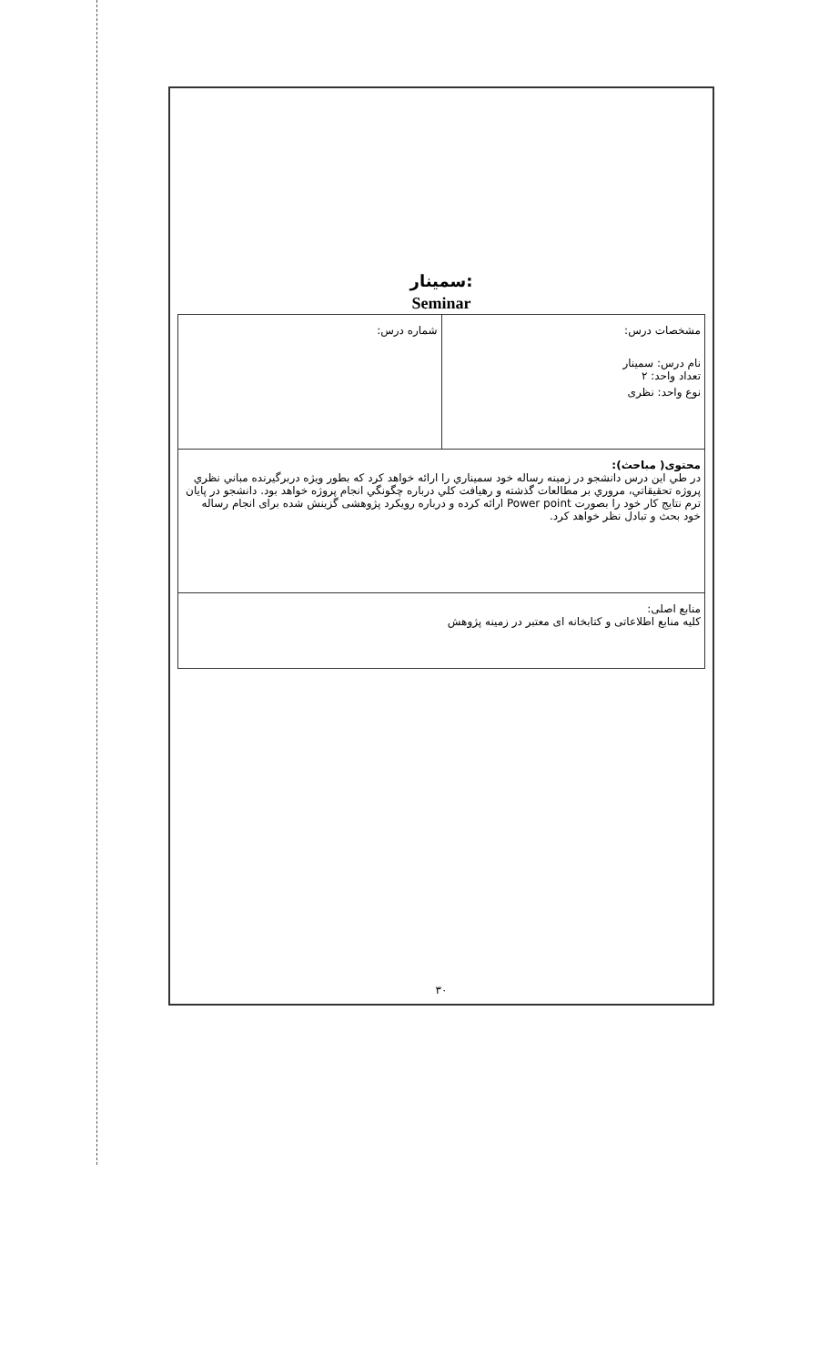سمینار:
Seminar
| مشخصات درس: نام درس: سمینار تعداد واحد: ۲ نوع واحد: نظری | شماره درس: |
| محتوی( مباحث): در طي اين درس دانشجو در زمينه رساله خود سمينار‌ي را ارائه خواهد كرد كه بطور ويژه دربرگيرنده مباني نظري پروژه تحقيقاتي، مروري بر مطالعات گذشته و رهيافت كلي درباره چگونگي انجام پروژه خواهد بود. دانشجو در پايان ترم نتايج كار خود را بصورت Power point ارائه كرده و درباره رويكرد پژوهشی گزینش شده برای انجام رساله خود بحث و تبادل نظر خواهد كرد. | |
| منابع اصلی: کلیه منابع اطلاعاتی و کتابخانه ای معتبر در زمینه پژوهش | |
۳۰